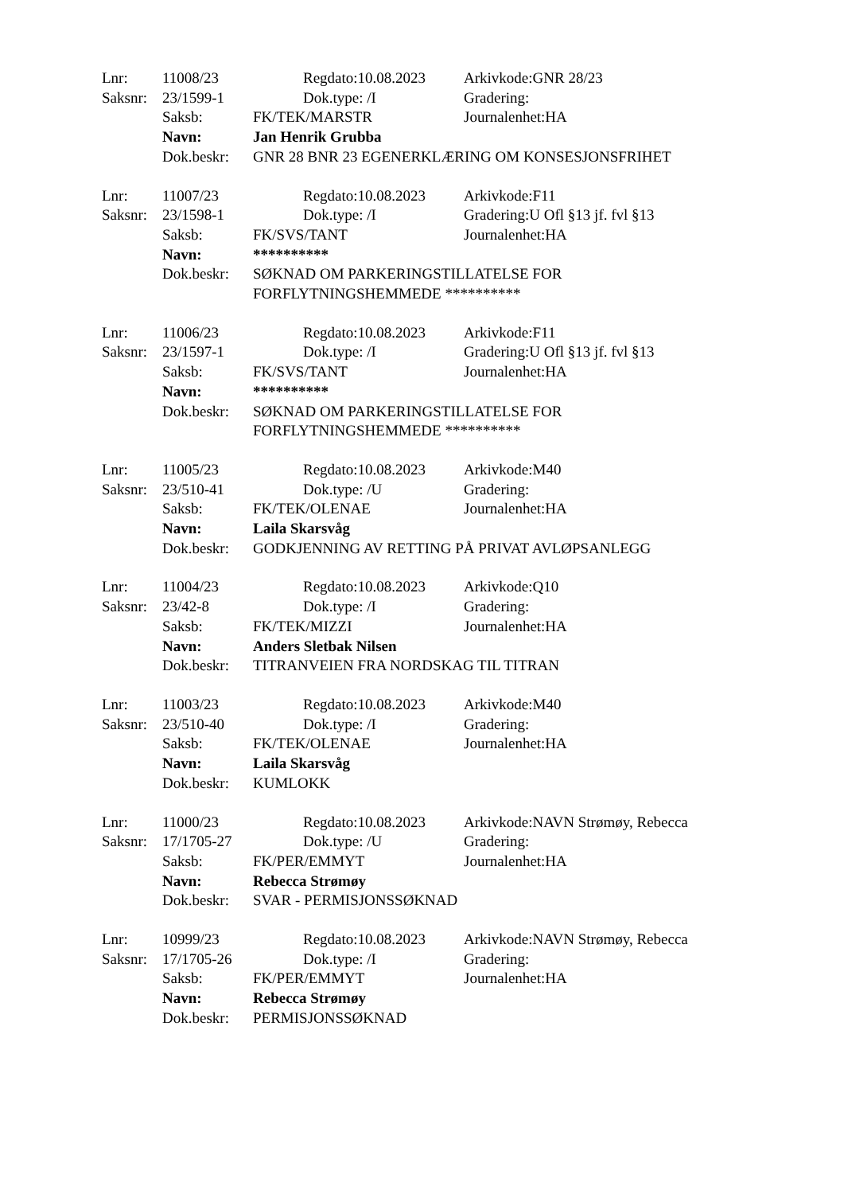| Lnr: | 11008/23 | | Regdato:10.08.2023 | Arkivkode:GNR 28/23 |
| Saksnr: | 23/1599-1 | | Dok.type: /I | Gradering: |
| | Saksb: | FK/TEK/MARSTR | | Journalenhet:HA |
| | Navn: | Jan Henrik Grubba | | |
| | Dok.beskr: | GNR 28 BNR 23 EGENERKLÆRING OM KONSESJONSFRIHET | | |
| Lnr: | 11007/23 | | Regdato:10.08.2023 | Arkivkode:F11 |
| Saksnr: | 23/1598-1 | | Dok.type: /I | Gradering:U Ofl §13 jf. fvl §13 |
| | Saksb: | FK/SVS/TANT | | Journalenhet:HA |
| | Navn: | ********** | | |
| | Dok.beskr: | SØKNAD OM PARKERINGSTILLATELSE FOR FORFLYTNINGSHEMMEDE ********** | | |
| Lnr: | 11006/23 | | Regdato:10.08.2023 | Arkivkode:F11 |
| Saksnr: | 23/1597-1 | | Dok.type: /I | Gradering:U Ofl §13 jf. fvl §13 |
| | Saksb: | FK/SVS/TANT | | Journalenhet:HA |
| | Navn: | ********** | | |
| | Dok.beskr: | SØKNAD OM PARKERINGSTILLATELSE FOR FORFLYTNINGSHEMMEDE ********** | | |
| Lnr: | 11005/23 | | Regdato:10.08.2023 | Arkivkode:M40 |
| Saksnr: | 23/510-41 | | Dok.type: /U | Gradering: |
| | Saksb: | FK/TEK/OLENAE | | Journalenhet:HA |
| | Navn: | Laila Skarsvåg | | |
| | Dok.beskr: | GODKJENNING AV RETTING PÅ PRIVAT AVLØPSANLEGG | | |
| Lnr: | 11004/23 | | Regdato:10.08.2023 | Arkivkode:Q10 |
| Saksnr: | 23/42-8 | | Dok.type: /I | Gradering: |
| | Saksb: | FK/TEK/MIZZI | | Journalenhet:HA |
| | Navn: | Anders Sletbak Nilsen | | |
| | Dok.beskr: | TITRANVEIEN FRA NORDSKAG TIL TITRAN | | |
| Lnr: | 11003/23 | | Regdato:10.08.2023 | Arkivkode:M40 |
| Saksnr: | 23/510-40 | | Dok.type: /I | Gradering: |
| | Saksb: | FK/TEK/OLENAE | | Journalenhet:HA |
| | Navn: | Laila Skarsvåg | | |
| | Dok.beskr: | KUMLOKK | | |
| Lnr: | 11000/23 | | Regdato:10.08.2023 | Arkivkode:NAVN Strømøy, Rebecca |
| Saksnr: | 17/1705-27 | | Dok.type: /U | Gradering: |
| | Saksb: | FK/PER/EMMYT | | Journalenhet:HA |
| | Navn: | Rebecca Strømøy | | |
| | Dok.beskr: | SVAR - PERMISJONSSØKNAD | | |
| Lnr: | 10999/23 | | Regdato:10.08.2023 | Arkivkode:NAVN Strømøy, Rebecca |
| Saksnr: | 17/1705-26 | | Dok.type: /I | Gradering: |
| | Saksb: | FK/PER/EMMYT | | Journalenhet:HA |
| | Navn: | Rebecca Strømøy | | |
| | Dok.beskr: | PERMISJONSSØKNAD | | |